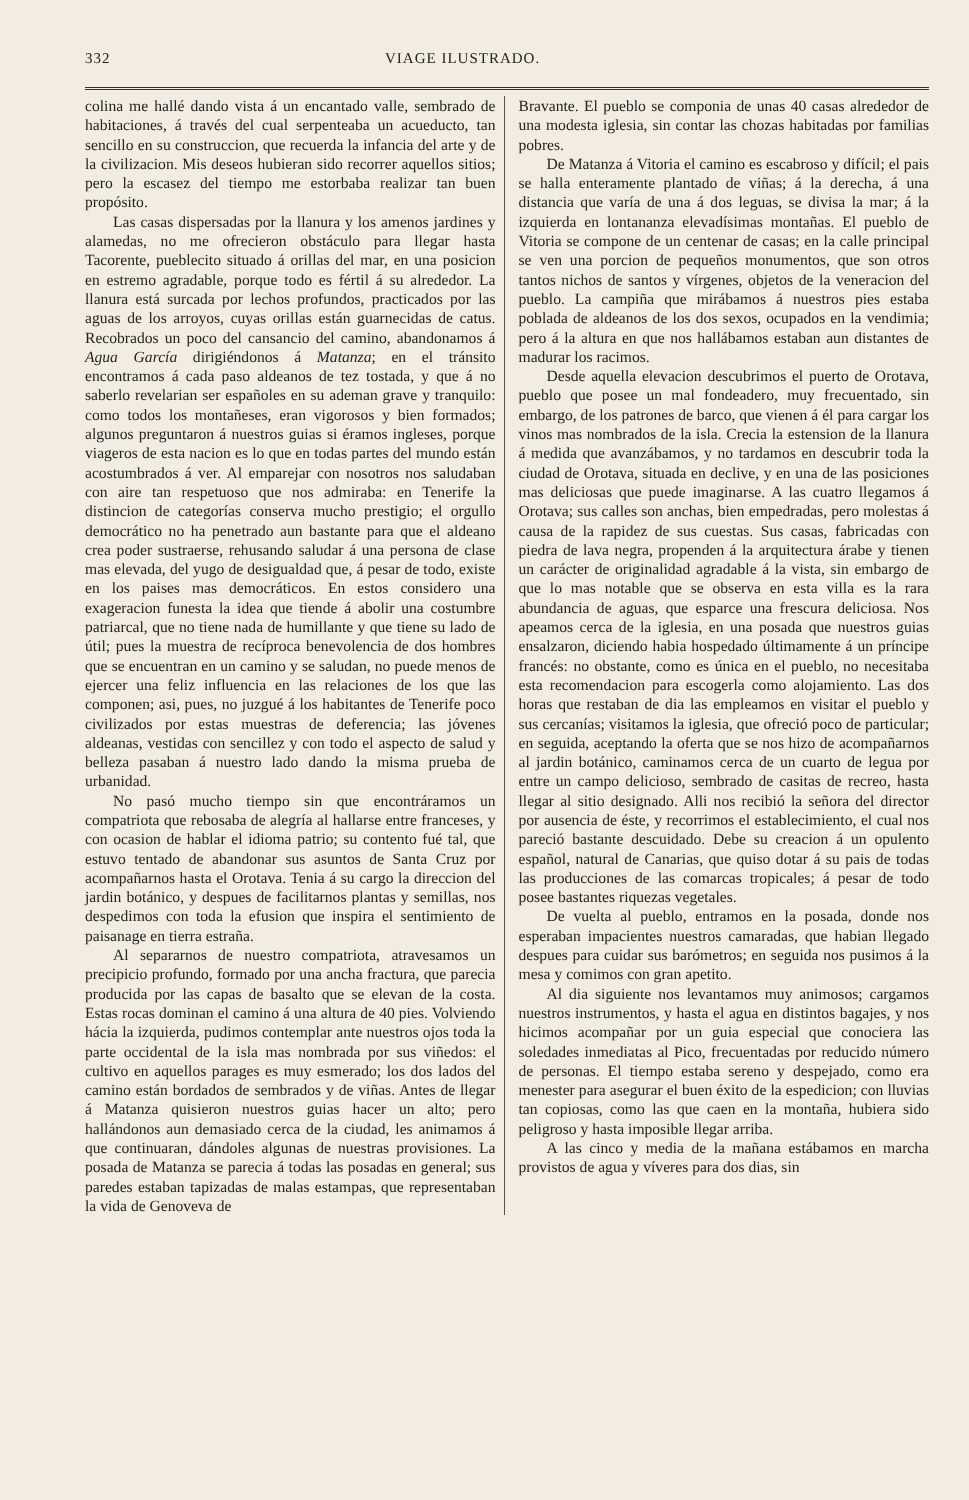332 VIAGE ILUSTRADO.
colina me hallé dando vista á un encantado valle, sembrado de habitaciones, á través del cual serpenteaba un acueducto, tan sencillo en su construccion, que recuerda la infancia del arte y de la civilizacion. Mis deseos hubieran sido recorrer aquellos sitios; pero la escasez del tiempo me estorbaba realizar tan buen propósito.
Las casas dispersadas por la llanura y los amenos jardines y alamedas, no me ofrecieron obstáculo para llegar hasta Tacorente, pueblecito situado á orillas del mar, en una posicion en estremo agradable, porque todo es fértil á su alrededor. La llanura está surcada por lechos profundos, practicados por las aguas de los arroyos, cuyas orillas están guarnecidas de catus. Recobrados un poco del cansancio del camino, abandonamos á Agua García dirigiéndonos á Matanza; en el tránsito encontramos á cada paso aldeanos de tez tostada, y que á no saberlo revelarian ser españoles en su ademan grave y tranquilo: como todos los montañeses, eran vigorosos y bien formados; algunos preguntaron á nuestros guias si éramos ingleses, porque viageros de esta nacion es lo que en todas partes del mundo están acostumbrados á ver. Al emparejar con nosotros nos saludaban con aire tan respetuoso que nos admiraba: en Tenerife la distincion de categorías conserva mucho prestigio; el orgullo democrático no ha penetrado aun bastante para que el aldeano crea poder sustraerse, rehusando saludar á una persona de clase mas elevada, del yugo de desigualdad que, á pesar de todo, existe en los paises mas democráticos. En estos considero una exageracion funesta la idea que tiende á abolir una costumbre patriarcal, que no tiene nada de humillante y que tiene su lado de útil; pues la muestra de recíproca benevolencia de dos hombres que se encuentran en un camino y se saludan, no puede menos de ejercer una feliz influencia en las relaciones de los que las componen; asi, pues, no juzgué á los habitantes de Tenerife poco civilizados por estas muestras de deferencia; las jóvenes aldeanas, vestidas con sencillez y con todo el aspecto de salud y belleza pasaban á nuestro lado dando la misma prueba de urbanidad.
No pasó mucho tiempo sin que encontráramos un compatriota que rebosaba de alegría al hallarse entre franceses, y con ocasion de hablar el idioma patrio; su contento fué tal, que estuvo tentado de abandonar sus asuntos de Santa Cruz por acompañarnos hasta el Orotava. Tenia á su cargo la direccion del jardin botánico, y despues de facilitarnos plantas y semillas, nos despedimos con toda la efusion que inspira el sentimiento de paisanage en tierra estraña.
Al separarnos de nuestro compatriota, atravesamos un precipicio profundo, formado por una ancha fractura, que parecia producida por las capas de basalto que se elevan de la costa. Estas rocas dominan el camino á una altura de 40 pies. Volviendo hácia la izquierda, pudimos contemplar ante nuestros ojos toda la parte occidental de la isla mas nombrada por sus viñedos: el cultivo en aquellos parages es muy esmerado; los dos lados del camino están bordados de sembrados y de viñas. Antes de llegar á Matanza quisieron nuestros guias hacer un alto; pero hallándonos aun demasiado cerca de la ciudad, les animamos á que continuaran, dándoles algunas de nuestras provisiones. La posada de Matanza se parecia á todas las posadas en general; sus paredes estaban tapizadas de malas estampas, que representaban la vida de Genoveva de
Bravante. El pueblo se componia de unas 40 casas alrededor de una modesta iglesia, sin contar las chozas habitadas por familias pobres.
De Matanza á Vitoria el camino es escabroso y difícil; el pais se halla enteramente plantado de viñas; á la derecha, á una distancia que varía de una á dos leguas, se divisa la mar; á la izquierda en lontananza elevadísimas montañas. El pueblo de Vitoria se compone de un centenar de casas; en la calle principal se ven una porcion de pequeños monumentos, que son otros tantos nichos de santos y vírgenes, objetos de la veneracion del pueblo. La campiña que mirábamos á nuestros pies estaba poblada de aldeanos de los dos sexos, ocupados en la vendimia; pero á la altura en que nos hallábamos estaban aun distantes de madurar los racimos.
Desde aquella elevacion descubrimos el puerto de Orotava, pueblo que posee un mal fondeadero, muy frecuentado, sin embargo, de los patrones de barco, que vienen á él para cargar los vinos mas nombrados de la isla. Crecia la estension de la llanura á medida que avanzábamos, y no tardamos en descubrir toda la ciudad de Orotava, situada en declive, y en una de las posiciones mas deliciosas que puede imaginarse. A las cuatro llegamos á Orotava; sus calles son anchas, bien empedradas, pero molestas á causa de la rapidez de sus cuestas. Sus casas, fabricadas con piedra de lava negra, propenden á la arquitectura árabe y tienen un carácter de originalidad agradable á la vista, sin embargo de que lo mas notable que se observa en esta villa es la rara abundancia de aguas, que esparce una frescura deliciosa. Nos apeamos cerca de la iglesia, en una posada que nuestros guias ensalzaron, diciendo habia hospedado últimamente á un príncipe francés: no obstante, como es única en el pueblo, no necesitaba esta recomendacion para escogerla como alojamiento. Las dos horas que restaban de dia las empleamos en visitar el pueblo y sus cercanías; visitamos la iglesia, que ofreció poco de particular; en seguida, aceptando la oferta que se nos hizo de acompañarnos al jardin botánico, caminamos cerca de un cuarto de legua por entre un campo delicioso, sembrado de casitas de recreo, hasta llegar al sitio designado. Alli nos recibió la señora del director por ausencia de éste, y recorrimos el establecimiento, el cual nos pareció bastante descuidado. Debe su creacion á un opulento español, natural de Canarias, que quiso dotar á su pais de todas las producciones de las comarcas tropicales; á pesar de todo posee bastantes riquezas vegetales.
De vuelta al pueblo, entramos en la posada, donde nos esperaban impacientes nuestros camaradas, que habian llegado despues para cuidar sus barómetros; en seguida nos pusimos á la mesa y comimos con gran apetito.
Al dia siguiente nos levantamos muy animosos; cargamos nuestros instrumentos, y hasta el agua en distintos bagajes, y nos hicimos acompañar por un guia especial que conociera las soledades inmediatas al Pico, frecuentadas por reducido número de personas. El tiempo estaba sereno y despejado, como era menester para asegurar el buen éxito de la espedicion; con lluvias tan copiosas, como las que caen en la montaña, hubiera sido peligroso y hasta imposible llegar arriba.
A las cinco y media de la mañana estábamos en marcha provistos de agua y víveres para dos dias, sin